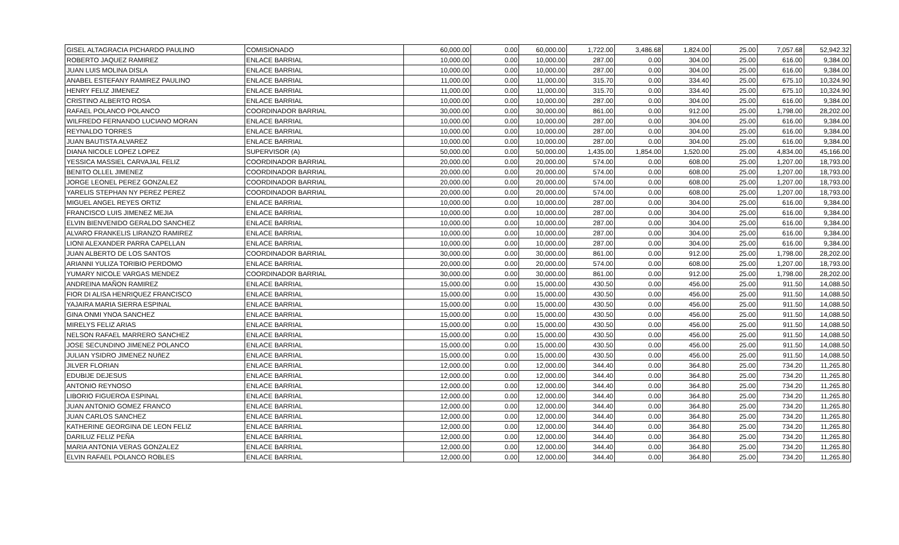| GISEL ALTAGRACIA PICHARDO PAULINO | COMISIONADO | 60,000.00 | 0.00 | 60,000.00 | 1,722.00 | 3,486.68 | 1,824.00 | 25.00 | 7,057.68 | 52,942.32 |
| ROBERTO JAQUEZ RAMIREZ | ENLACE BARRIAL | 10,000.00 | 0.00 | 10,000.00 | 287.00 | 0.00 | 304.00 | 25.00 | 616.00 | 9,384.00 |
| JUAN LUIS MOLINA DISLA | ENLACE BARRIAL | 10,000.00 | 0.00 | 10,000.00 | 287.00 | 0.00 | 304.00 | 25.00 | 616.00 | 9,384.00 |
| ANABEL ESTEFANY RAMIREZ PAULINO | ENLACE BARRIAL | 11,000.00 | 0.00 | 11,000.00 | 315.70 | 0.00 | 334.40 | 25.00 | 675.10 | 10,324.90 |
| HENRY FELIZ JIMENEZ | ENLACE BARRIAL | 11,000.00 | 0.00 | 11,000.00 | 315.70 | 0.00 | 334.40 | 25.00 | 675.10 | 10,324.90 |
| CRISTINO ALBERTO ROSA | ENLACE BARRIAL | 10,000.00 | 0.00 | 10,000.00 | 287.00 | 0.00 | 304.00 | 25.00 | 616.00 | 9,384.00 |
| RAFAEL POLANCO POLANCO | COORDINADOR BARRIAL | 30,000.00 | 0.00 | 30,000.00 | 861.00 | 0.00 | 912.00 | 25.00 | 1,798.00 | 28,202.00 |
| WILFREDO FERNANDO LUCIANO MORAN | ENLACE BARRIAL | 10,000.00 | 0.00 | 10,000.00 | 287.00 | 0.00 | 304.00 | 25.00 | 616.00 | 9,384.00 |
| REYNALDO TORRES | ENLACE BARRIAL | 10,000.00 | 0.00 | 10,000.00 | 287.00 | 0.00 | 304.00 | 25.00 | 616.00 | 9,384.00 |
| JUAN BAUTISTA ALVAREZ | ENLACE BARRIAL | 10,000.00 | 0.00 | 10,000.00 | 287.00 | 0.00 | 304.00 | 25.00 | 616.00 | 9,384.00 |
| DIANA NICOLE LOPEZ LOPEZ | SUPERVISOR (A) | 50,000.00 | 0.00 | 50,000.00 | 1,435.00 | 1,854.00 | 1,520.00 | 25.00 | 4,834.00 | 45,166.00 |
| YESSICA MASSIEL CARVAJAL FELIZ | COORDINADOR BARRIAL | 20,000.00 | 0.00 | 20,000.00 | 574.00 | 0.00 | 608.00 | 25.00 | 1,207.00 | 18,793.00 |
| BENITO OLLEL JIMENEZ | COORDINADOR BARRIAL | 20,000.00 | 0.00 | 20,000.00 | 574.00 | 0.00 | 608.00 | 25.00 | 1,207.00 | 18,793.00 |
| JORGE LEONEL PEREZ GONZALEZ | COORDINADOR BARRIAL | 20,000.00 | 0.00 | 20,000.00 | 574.00 | 0.00 | 608.00 | 25.00 | 1,207.00 | 18,793.00 |
| YARELIS STEPHAN NY PEREZ PEREZ | COORDINADOR BARRIAL | 20,000.00 | 0.00 | 20,000.00 | 574.00 | 0.00 | 608.00 | 25.00 | 1,207.00 | 18,793.00 |
| MIGUEL ANGEL REYES ORTIZ | ENLACE BARRIAL | 10,000.00 | 0.00 | 10,000.00 | 287.00 | 0.00 | 304.00 | 25.00 | 616.00 | 9,384.00 |
| FRANCISCO LUIS JIMENEZ MEJIA | ENLACE BARRIAL | 10,000.00 | 0.00 | 10,000.00 | 287.00 | 0.00 | 304.00 | 25.00 | 616.00 | 9,384.00 |
| ELVIN BIENVENIDO GERALDO SANCHEZ | ENLACE BARRIAL | 10,000.00 | 0.00 | 10,000.00 | 287.00 | 0.00 | 304.00 | 25.00 | 616.00 | 9,384.00 |
| ALVARO FRANKELIS LIRANZO RAMIREZ | ENLACE BARRIAL | 10,000.00 | 0.00 | 10,000.00 | 287.00 | 0.00 | 304.00 | 25.00 | 616.00 | 9,384.00 |
| LIONI ALEXANDER PARRA CAPELLAN | ENLACE BARRIAL | 10,000.00 | 0.00 | 10,000.00 | 287.00 | 0.00 | 304.00 | 25.00 | 616.00 | 9,384.00 |
| JUAN ALBERTO DE LOS SANTOS | COORDINADOR BARRIAL | 30,000.00 | 0.00 | 30,000.00 | 861.00 | 0.00 | 912.00 | 25.00 | 1,798.00 | 28,202.00 |
| ARIANNI YULIZA TORIBIO PERDOMO | ENLACE BARRIAL | 20,000.00 | 0.00 | 20,000.00 | 574.00 | 0.00 | 608.00 | 25.00 | 1,207.00 | 18,793.00 |
| YUMARY NICOLE VARGAS MENDEZ | COORDINADOR BARRIAL | 30,000.00 | 0.00 | 30,000.00 | 861.00 | 0.00 | 912.00 | 25.00 | 1,798.00 | 28,202.00 |
| ANDREINA MAÑON RAMIREZ | ENLACE BARRIAL | 15,000.00 | 0.00 | 15,000.00 | 430.50 | 0.00 | 456.00 | 25.00 | 911.50 | 14,088.50 |
| FIOR DI ALISA HENRIQUEZ FRANCISCO | ENLACE BARRIAL | 15,000.00 | 0.00 | 15,000.00 | 430.50 | 0.00 | 456.00 | 25.00 | 911.50 | 14,088.50 |
| YAJAIRA MARIA SIERRA ESPINAL | ENLACE BARRIAL | 15,000.00 | 0.00 | 15,000.00 | 430.50 | 0.00 | 456.00 | 25.00 | 911.50 | 14,088.50 |
| GINA ONMI YNOA SANCHEZ | ENLACE BARRIAL | 15,000.00 | 0.00 | 15,000.00 | 430.50 | 0.00 | 456.00 | 25.00 | 911.50 | 14,088.50 |
| MIRELYS FELIZ ARIAS | ENLACE BARRIAL | 15,000.00 | 0.00 | 15,000.00 | 430.50 | 0.00 | 456.00 | 25.00 | 911.50 | 14,088.50 |
| NELSON RAFAEL MARRERO SANCHEZ | ENLACE BARRIAL | 15,000.00 | 0.00 | 15,000.00 | 430.50 | 0.00 | 456.00 | 25.00 | 911.50 | 14,088.50 |
| JOSE SECUNDINO JIMENEZ POLANCO | ENLACE BARRIAL | 15,000.00 | 0.00 | 15,000.00 | 430.50 | 0.00 | 456.00 | 25.00 | 911.50 | 14,088.50 |
| JULIAN YSIDRO JIMENEZ NUñEZ | ENLACE BARRIAL | 15,000.00 | 0.00 | 15,000.00 | 430.50 | 0.00 | 456.00 | 25.00 | 911.50 | 14,088.50 |
| JILVER FLORIAN | ENLACE BARRIAL | 12,000.00 | 0.00 | 12,000.00 | 344.40 | 0.00 | 364.80 | 25.00 | 734.20 | 11,265.80 |
| EDUBIJE DEJESUS | ENLACE BARRIAL | 12,000.00 | 0.00 | 12,000.00 | 344.40 | 0.00 | 364.80 | 25.00 | 734.20 | 11,265.80 |
| ANTONIO REYNOSO | ENLACE BARRIAL | 12,000.00 | 0.00 | 12,000.00 | 344.40 | 0.00 | 364.80 | 25.00 | 734.20 | 11,265.80 |
| LIBORIO FIGUEROA ESPINAL | ENLACE BARRIAL | 12,000.00 | 0.00 | 12,000.00 | 344.40 | 0.00 | 364.80 | 25.00 | 734.20 | 11,265.80 |
| JUAN ANTONIO GOMEZ FRANCO | ENLACE BARRIAL | 12,000.00 | 0.00 | 12,000.00 | 344.40 | 0.00 | 364.80 | 25.00 | 734.20 | 11,265.80 |
| JUAN CARLOS SANCHEZ | ENLACE BARRIAL | 12,000.00 | 0.00 | 12,000.00 | 344.40 | 0.00 | 364.80 | 25.00 | 734.20 | 11,265.80 |
| KATHERINE GEORGINA DE LEON FELIZ | ENLACE BARRIAL | 12,000.00 | 0.00 | 12,000.00 | 344.40 | 0.00 | 364.80 | 25.00 | 734.20 | 11,265.80 |
| DARILUZ FELIZ PEÑA | ENLACE BARRIAL | 12,000.00 | 0.00 | 12,000.00 | 344.40 | 0.00 | 364.80 | 25.00 | 734.20 | 11,265.80 |
| MARIA ANTONIA VERAS GONZALEZ | ENLACE BARRIAL | 12,000.00 | 0.00 | 12,000.00 | 344.40 | 0.00 | 364.80 | 25.00 | 734.20 | 11,265.80 |
| ELVIN RAFAEL POLANCO ROBLES | ENLACE BARRIAL | 12,000.00 | 0.00 | 12,000.00 | 344.40 | 0.00 | 364.80 | 25.00 | 734.20 | 11,265.80 |